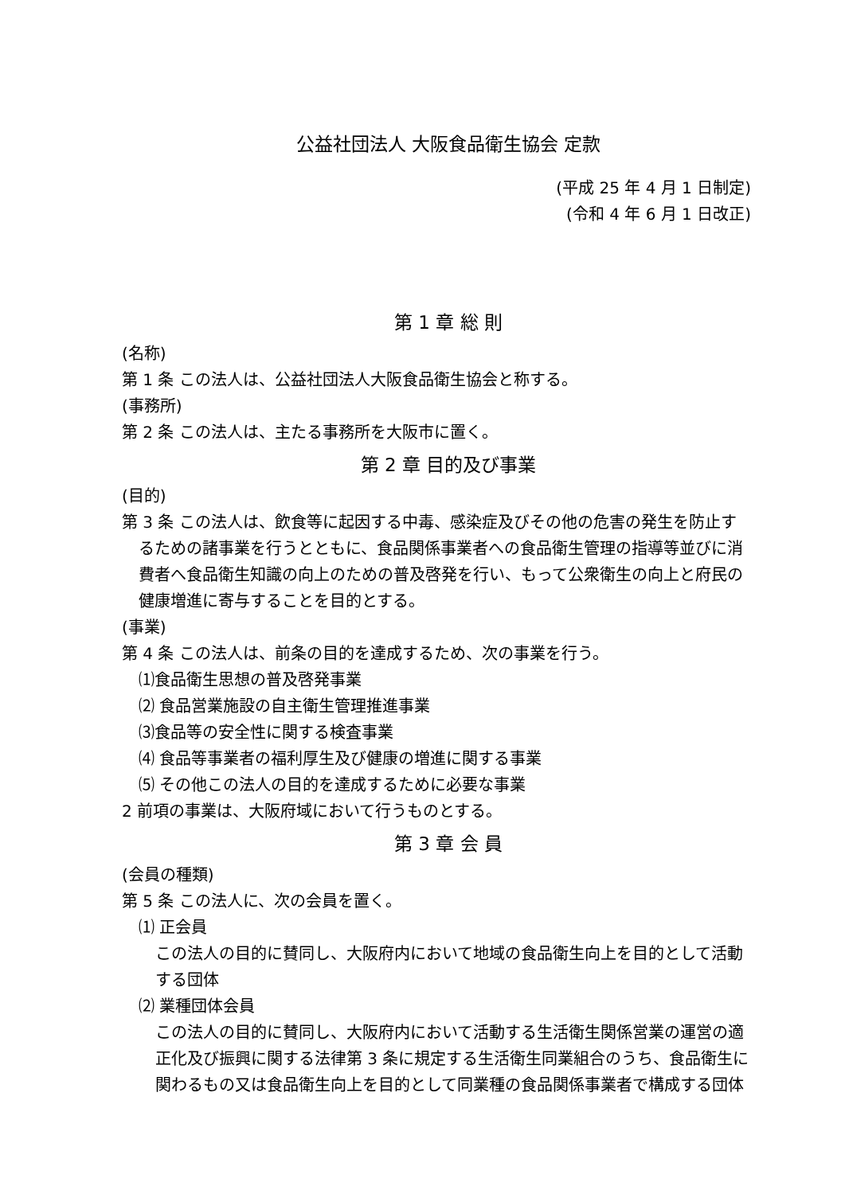公益社団法人 大阪食品衛生協会 定款
(平成 25 年 4 月 1 日制定)
(令和 4 年 6 月 1 日改正)
第 1 章 総 則
(名称)
第 1 条 この法人は、公益社団法人大阪食品衛生協会と称する。
(事務所)
第 2 条 この法人は、主たる事務所を大阪市に置く。
第 2 章 目的及び事業
(目的)
第 3 条 この法人は、飲食等に起因する中毒、感染症及びその他の危害の発生を防止するための諸事業を行うとともに、食品関係事業者への食品衛生管理の指導等並びに消費者へ食品衛生知識の向上のための普及啓発を行い、もって公衆衛生の向上と府民の健康増進に寄与することを目的とする。
(事業)
第 4 条 この法人は、前条の目的を達成するため、次の事業を行う。
⑴食品衛生思想の普及啓発事業
⑵ 食品営業施設の自主衛生管理推進事業
⑶食品等の安全性に関する検査事業
⑷ 食品等事業者の福利厚生及び健康の増進に関する事業
⑸ その他この法人の目的を達成するために必要な事業
2 前項の事業は、大阪府域において行うものとする。
第 3 章 会 員
(会員の種類)
第 5 条 この法人に、次の会員を置く。
⑴ 正会員
この法人の目的に賛同し、大阪府内において地域の食品衛生向上を目的として活動する団体
⑵ 業種団体会員
この法人の目的に賛同し、大阪府内において活動する生活衛生関係営業の運営の適正化及び振興に関する法律第 3 条に規定する生活衛生同業組合のうち、食品衛生に関わるもの又は食品衛生向上を目的として同業種の食品関係事業者で構成する団体